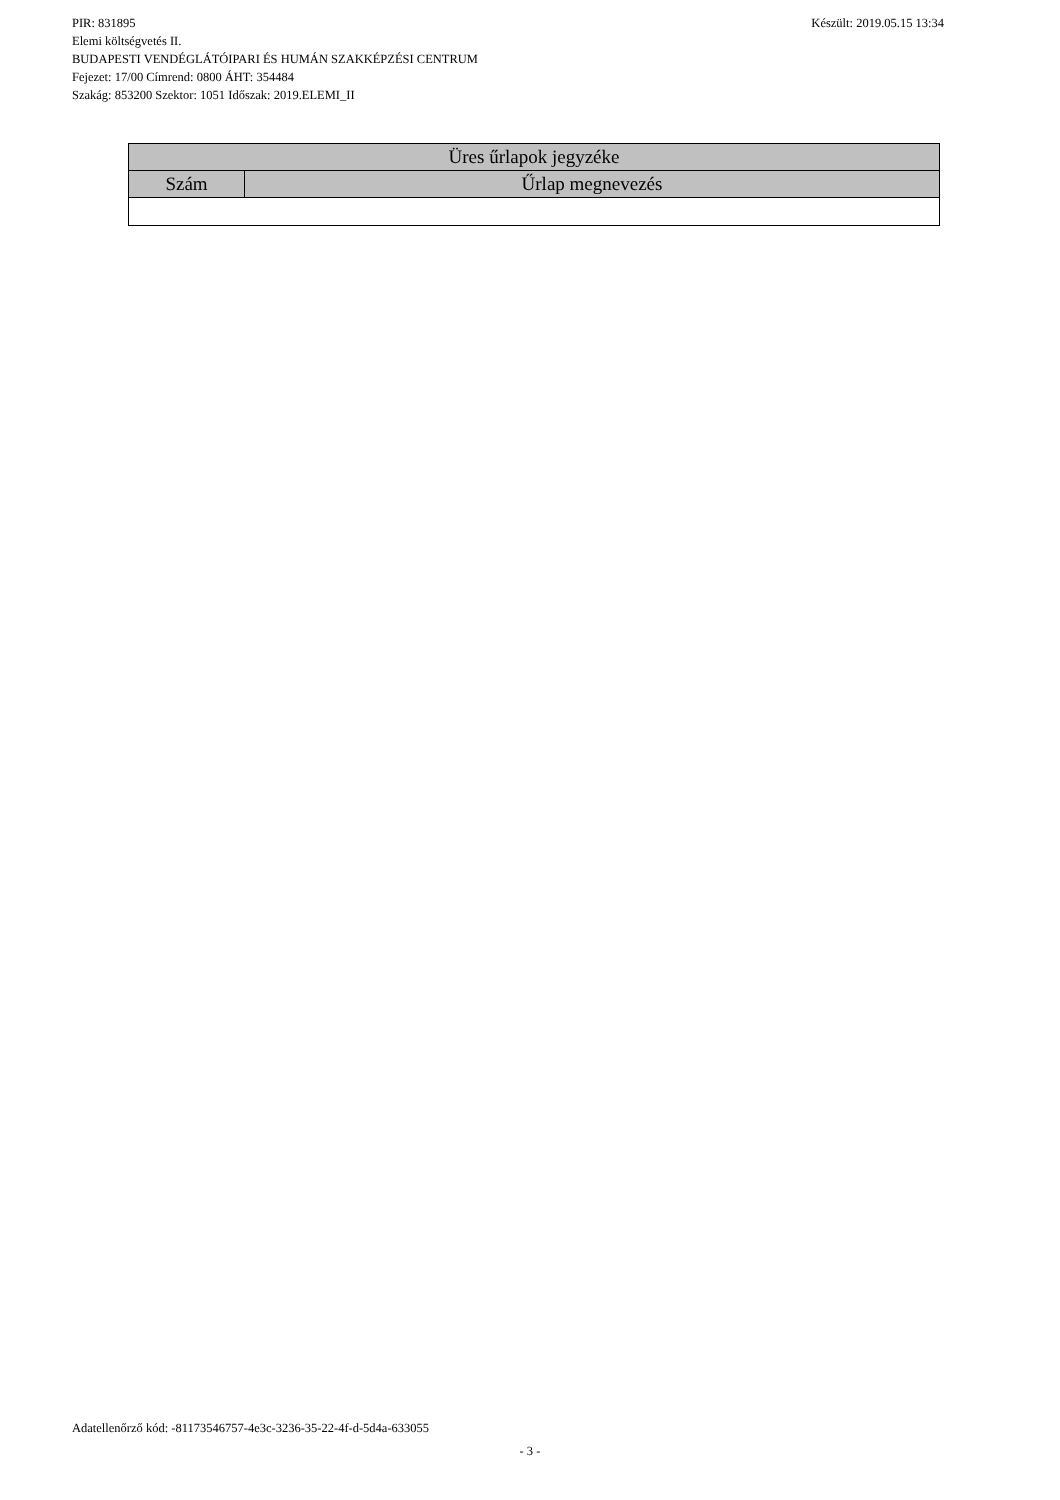PIR: 831895 Készült: 2019.05.15 13:34
Elemi költségvetés II.
BUDAPESTI VENDÉGLÁTÓIPARI ÉS HUMÁN SZAKKÉPZÉSI CENTRUM
Fejezet: 17/00 Címrend: 0800 ÁHT: 354484
Szakág: 853200 Szektor: 1051 Időszak: 2019.ELEMI_II
| Üres űrlapok jegyzéke | |
| --- | --- |
| Szám | Űrlap megnevezés |
Adatellenőrző kód: -81173546757-4e3c-3236-35-22-4f-d-5d4a-633055
- 3 -